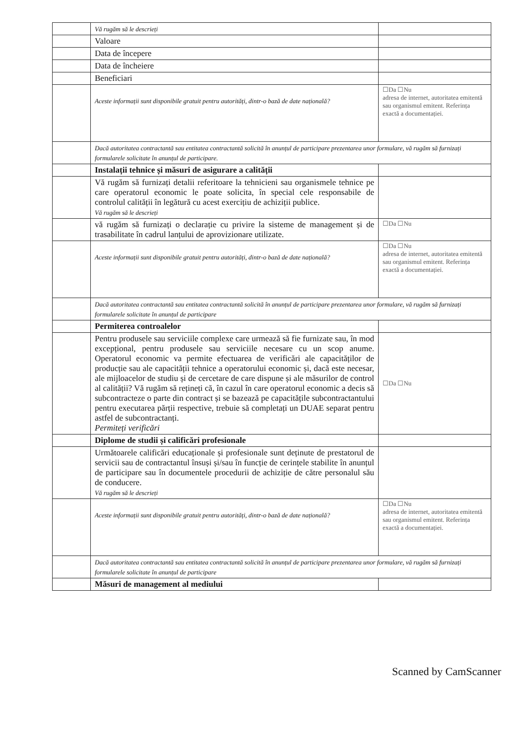| | Vă rugăm să le descrieți | |
| | Valoare | |
| | Data de începere | |
| | Data de încheiere | |
| | Beneficiari | |
| | Aceste informații sunt disponibile gratuit pentru autorități, dintr-o bază de date națională? | ☐Da ☐Nu adresa de internet, autoritatea emitentă sau organismul emitent. Referința exactă a documentației. |
| | Dacă autoritatea contractantă sau entitatea contractantă solicită în anunțul de participare prezentarea unor formulare, vă rugăm să furnizați formularele solicitate în anunțul de participare. | |
| | Instalații tehnice și măsuri de asigurare a calității | |
| | Vă rugăm să furnizați detalii referitoare la tehnicieni sau organismele tehnice pe care operatorul economic le poate solicita, în special cele responsabile de controlul calității în legătură cu acest exercițiu de achiziții publice. Vă rugăm să le descrieți | |
| | vă rugăm să furnizați o declarație cu privire la sisteme de management și de trasabilitate în cadrul lanțului de aprovizionare utilizate. | ☐Da ☐Nu |
| | Aceste informații sunt disponibile gratuit pentru autorități, dintr-o bază de date națională? | ☐Da ☐Nu adresa de internet, autoritatea emitentă sau organismul emitent. Referința exactă a documentației. |
| | Dacă autoritatea contractantă sau entitatea contractantă solicită în anunțul de participare prezentarea unor formulare, vă rugăm să furnizați formularele solicitate în anunțul de participare | |
| | Permiterea controalelor | |
| | Pentru produsele sau serviciile complexe care urmează să fie furnizate sau, în mod excepțional, pentru produsele sau serviciile necesare cu un scop anume. Operatorul economic va permite efectuarea de verificări ale capacităților de producție sau ale capacității tehnice a operatorului economic și, dacă este necesar, ale mijloacelor de studiu și de cercetare de care dispune și ale măsurilor de control al calității? Vă rugăm să rețineți că, în cazul în care operatorul economic a decis să subcontracteze o parte din contract și se bazează pe capacitățile subcontractantului pentru executarea părții respective, trebuie să completați un DUAE separat pentru astfel de subcontractanți. Permiteți verificări | ☐Da ☐Nu |
| | Diplome de studii și calificări profesionale | |
| | Următoarele calificări educaționale și profesionale sunt deținute de prestatorul de servicii sau de contractantul însuși și/sau în funcție de cerințele stabilite în anunțul de participare sau în documentele procedurii de achiziție de către personalul său de conducere. Vă rugăm să le descrieți | |
| | Aceste informații sunt disponibile gratuit pentru autorități, dintr-o bază de date națională? | ☐Da ☐Nu adresa de internet, autoritatea emitentă sau organismul emitent. Referința exactă a documentației. |
| | Dacă autoritatea contractantă sau entitatea contractantă solicită în anunțul de participare prezentarea unor formulare, vă rugăm să furnizați formularele solicitate în anunțul de participare | |
| | Măsuri de management al mediului | |
Scanned by CamScanner